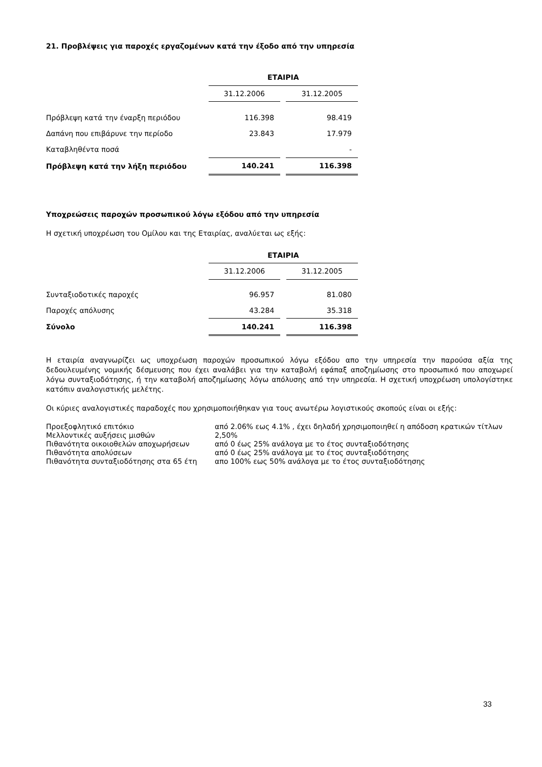21. Προβλέψεις για παροχές εργαζομένων κατά την έξοδο από την υπηρεσία
| | ΕΤΑΙΡΙΑ | | |
| | 31.12.2006 | | 31.12.2005 |
| Πρόβλεψη κατά την έναρξη περιόδου | 116.398 | | 98.419 |
| Δαπάνη που επιβάρυνε την περίοδο | 23.843 | | 17.979 |
| Καταβληθέντα ποσά | | | - |
| Πρόβλεψη κατά την λήξη περιόδου | 140.241 | | 116.398 |
Υποχρεώσεις παροχών προσωπικού λόγω εξόδου από την υπηρεσία
Η σχετική υποχρέωση του Ομίλου και της Εταιρίας, αναλύεται ως εξής:
| | ΕΤΑΙΡΙΑ | | |
| | 31.12.2006 | | 31.12.2005 |
| Συνταξιοδοτικές παροχές | 96.957 | | 81.080 |
| Παροχές απόλυσης | 43.284 | | 35.318 |
| Σύνολο | 140.241 | | 116.398 |
Η εταιρία αναγνωρίζει ως υποχρέωση παροχών προσωπικού λόγω εξόδου απο την υπηρεσία την παρούσα αξία της δεδουλευμένης νομικής δέσμευσης που έχει αναλάβει για την καταβολή εφάπαξ αποζημίωσης στο προσωπικό που αποχωρεί λόγω συνταξιοδότησης, ή την καταβολή αποζημίωσης λόγω απόλυσης από την υπηρεσία. Η σχετική υποχρέωση υπολογίστηκε κατόπιν αναλογιστικής μελέτης.
Οι κύριες αναλογιστικές παραδοχές που χρησιμοποιήθηκαν για τους ανωτέρω λογιστικούς σκοπούς είναι οι εξής:
| Προεξοφλητικό επιτόκιο | από 2.06% εως 4.1% , έχει δηλαδή χρησιμοποιηθεί η απόδοση κρατικών τίτλων |
| Μελλοντικές αυξήσεις μισθών | 2,50% |
| Πιθανότητα οικοιοθελών αποχωρήσεων | από 0 έως 25% ανάλογα με το έτος συνταξιοδότησης |
| Πιθανότητα απολύσεων | από 0 έως 25% ανάλογα με το έτος συνταξιοδότησης |
| Πιθανότητα συνταξιοδότησης στα 65 έτη | απο 100% εως 50% ανάλογα με το έτος συνταξιοδότησης |
33